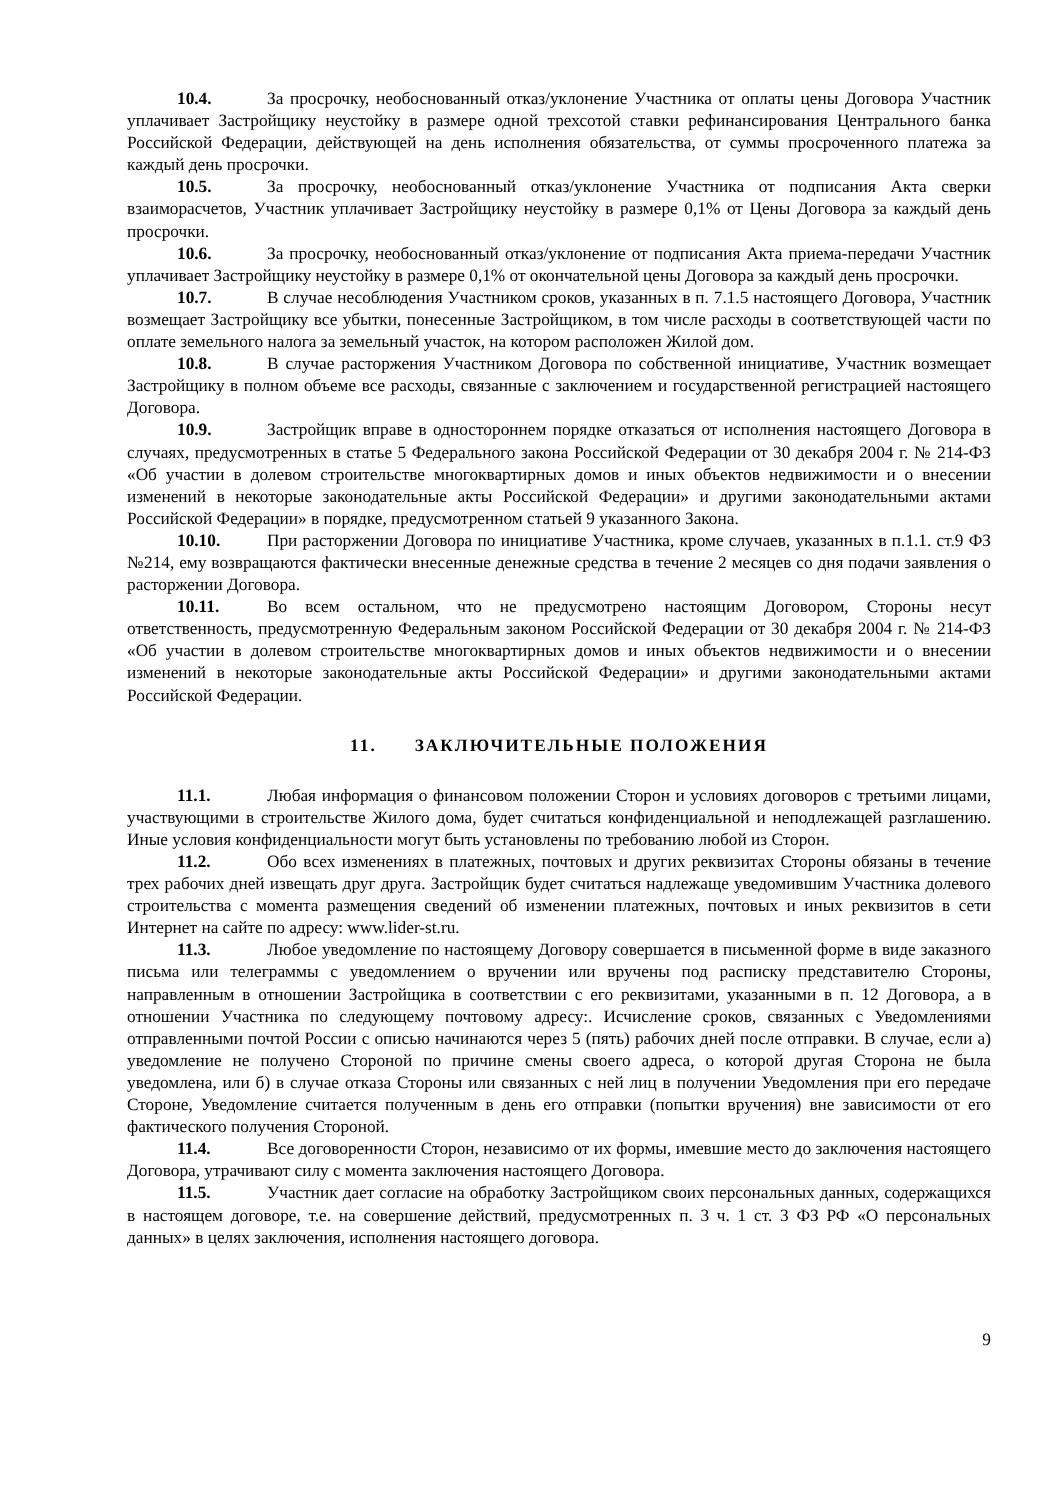10.4. За просрочку, необоснованный отказ/уклонение Участника от оплаты цены Договора Участник уплачивает Застройщику неустойку в размере одной трехсотой ставки рефинансирования Центрального банка Российской Федерации, действующей на день исполнения обязательства, от суммы просроченного платежа за каждый день просрочки.
10.5. За просрочку, необоснованный отказ/уклонение Участника от подписания Акта сверки взаиморасчетов, Участник уплачивает Застройщику неустойку в размере 0,1% от Цены Договора за каждый день просрочки.
10.6. За просрочку, необоснованный отказ/уклонение от подписания Акта приема-передачи Участник уплачивает Застройщику неустойку в размере 0,1% от окончательной цены Договора за каждый день просрочки.
10.7. В случае несоблюдения Участником сроков, указанных в п. 7.1.5 настоящего Договора, Участник возмещает Застройщику все убытки, понесенные Застройщиком, в том числе расходы в соответствующей части по оплате земельного налога за земельный участок, на котором расположен Жилой дом.
10.8. В случае расторжения Участником Договора по собственной инициативе, Участник возмещает Застройщику в полном объеме все расходы, связанные с заключением и государственной регистрацией настоящего Договора.
10.9. Застройщик вправе в одностороннем порядке отказаться от исполнения настоящего Договора в случаях, предусмотренных в статье 5 Федерального закона Российской Федерации от 30 декабря 2004 г. № 214-ФЗ «Об участии в долевом строительстве многоквартирных домов и иных объектов недвижимости и о внесении изменений в некоторые законодательные акты Российской Федерации» и другими законодательными актами Российской Федерации» в порядке, предусмотренном статьей 9 указанного Закона.
10.10. При расторжении Договора по инициативе Участника, кроме случаев, указанных в п.1.1. ст.9 ФЗ №214, ему возвращаются фактически внесенные денежные средства в течение 2 месяцев со дня подачи заявления о расторжении Договора.
10.11. Во всем остальном, что не предусмотрено настоящим Договором, Стороны несут ответственность, предусмотренную Федеральным законом Российской Федерации от 30 декабря 2004 г. № 214-ФЗ «Об участии в долевом строительстве многоквартирных домов и иных объектов недвижимости и о внесении изменений в некоторые законодательные акты Российской Федерации» и другими законодательными актами Российской Федерации.
11. ЗАКЛЮЧИТЕЛЬНЫЕ ПОЛОЖЕНИЯ
11.1. Любая информация о финансовом положении Сторон и условиях договоров с третьими лицами, участвующими в строительстве Жилого дома, будет считаться конфиденциальной и неподлежащей разглашению. Иные условия конфиденциальности могут быть установлены по требованию любой из Сторон.
11.2. Обо всех изменениях в платежных, почтовых и других реквизитах Стороны обязаны в течение трех рабочих дней извещать друг друга. Застройщик будет считаться надлежаще уведомившим Участника долевого строительства с момента размещения сведений об изменении платежных, почтовых и иных реквизитов в сети Интернет на сайте по адресу: www.lider-st.ru.
11.3. Любое уведомление по настоящему Договору совершается в письменной форме в виде заказного письма или телеграммы с уведомлением о вручении или вручены под расписку представителю Стороны, направленным в отношении Застройщика в соответствии с его реквизитами, указанными в п. 12 Договора, а в отношении Участника по следующему почтовому адресу:. Исчисление сроков, связанных с Уведомлениями отправленными почтой России с описью начинаются через 5 (пять) рабочих дней после отправки. В случае, если а) уведомление не получено Стороной по причине смены своего адреса, о которой другая Сторона не была уведомлена, или б) в случае отказа Стороны или связанных с ней лиц в получении Уведомления при его передаче Стороне, Уведомление считается полученным в день его отправки (попытки вручения) вне зависимости от его фактического получения Стороной.
11.4. Все договоренности Сторон, независимо от их формы, имевшие место до заключения настоящего Договора, утрачивают силу с момента заключения настоящего Договора.
11.5. Участник дает согласие на обработку Застройщиком своих персональных данных, содержащихся в настоящем договоре, т.е. на совершение действий, предусмотренных п. 3 ч. 1 ст. 3 ФЗ РФ «О персональных данных» в целях заключения, исполнения настоящего договора.
9